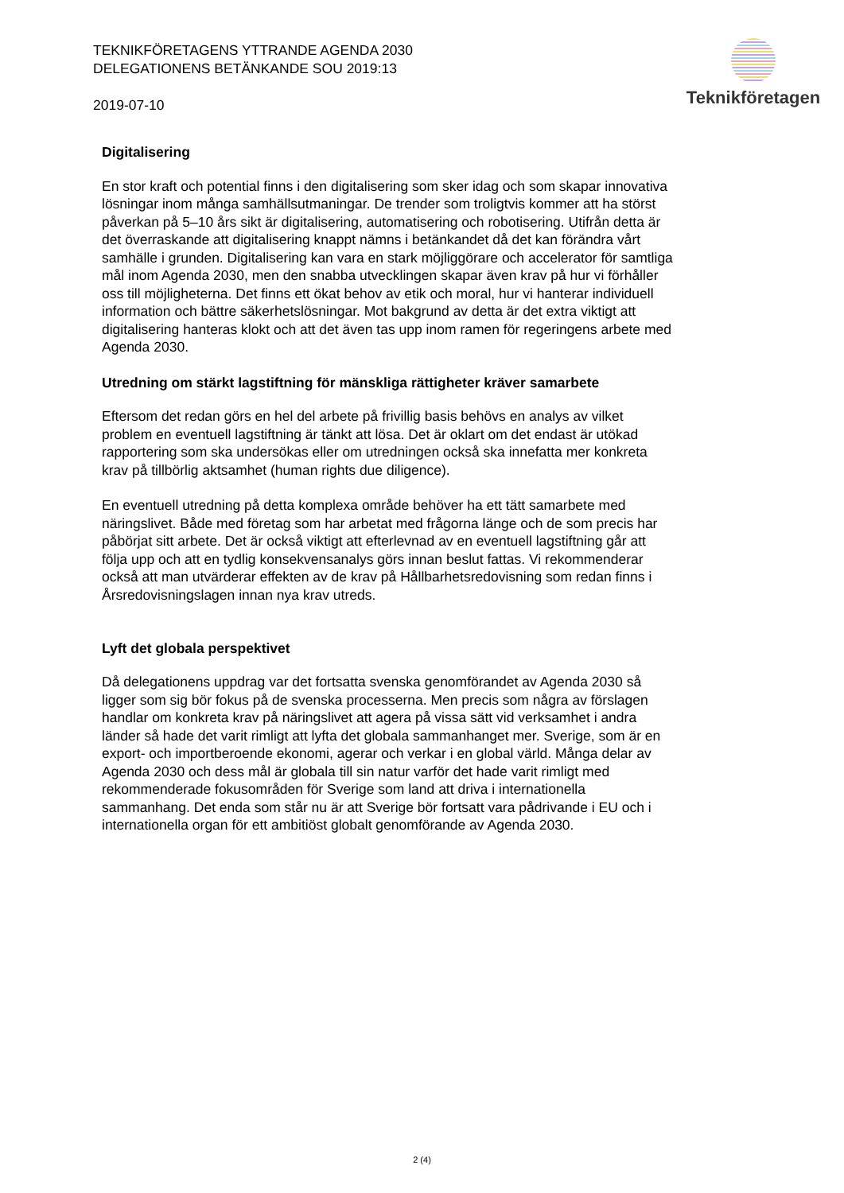TEKNIKFÖRETAGENS YTTRANDE AGENDA 2030 DELEGATIONENS BETÄNKANDE SOU 2019:13
2019-07-10
Teknikföretagen
Digitalisering
En stor kraft och potential finns i den digitalisering som sker idag och som skapar innovativa lösningar inom många samhällsutmaningar. De trender som troligtvis kommer att ha störst påverkan på 5–10 års sikt är digitalisering, automatisering och robotisering. Utifrån detta är det överraskande att digitalisering knappt nämns i betänkandet då det kan förändra vårt samhälle i grunden. Digitalisering kan vara en stark möjliggörare och accelerator för samtliga mål inom Agenda 2030, men den snabba utvecklingen skapar även krav på hur vi förhåller oss till möjligheterna. Det finns ett ökat behov av etik och moral, hur vi hanterar individuell information och bättre säkerhetslösningar. Mot bakgrund av detta är det extra viktigt att digitalisering hanteras klokt och att det även tas upp inom ramen för regeringens arbete med Agenda 2030.
Utredning om stärkt lagstiftning för mänskliga rättigheter kräver samarbete
Eftersom det redan görs en hel del arbete på frivillig basis behövs en analys av vilket problem en eventuell lagstiftning är tänkt att lösa. Det är oklart om det endast är utökad rapportering som ska undersökas eller om utredningen också ska innefatta mer konkreta krav på tillbörlig aktsamhet (human rights due diligence).
En eventuell utredning på detta komplexa område behöver ha ett tätt samarbete med näringslivet. Både med företag som har arbetat med frågorna länge och de som precis har påbörjat sitt arbete. Det är också viktigt att efterlevnad av en eventuell lagstiftning går att följa upp och att en tydlig konsekvensanalys görs innan beslut fattas. Vi rekommenderar också att man utvärderar effekten av de krav på Hållbarhetsredovisning som redan finns i Årsredovisningslagen innan nya krav utreds.
Lyft det globala perspektivet
Då delegationens uppdrag var det fortsatta svenska genomförandet av Agenda 2030 så ligger som sig bör fokus på de svenska processerna. Men precis som några av förslagen handlar om konkreta krav på näringslivet att agera på vissa sätt vid verksamhet i andra länder så hade det varit rimligt att lyfta det globala sammanhanget mer. Sverige, som är en export- och importberoende ekonomi, agerar och verkar i en global värld. Många delar av Agenda 2030 och dess mål är globala till sin natur varför det hade varit rimligt med rekommenderade fokusområden för Sverige som land att driva i internationella sammanhang. Det enda som står nu är att Sverige bör fortsatt vara pådrivande i EU och i internationella organ för ett ambitiöst globalt genomförande av Agenda 2030.
2 (4)